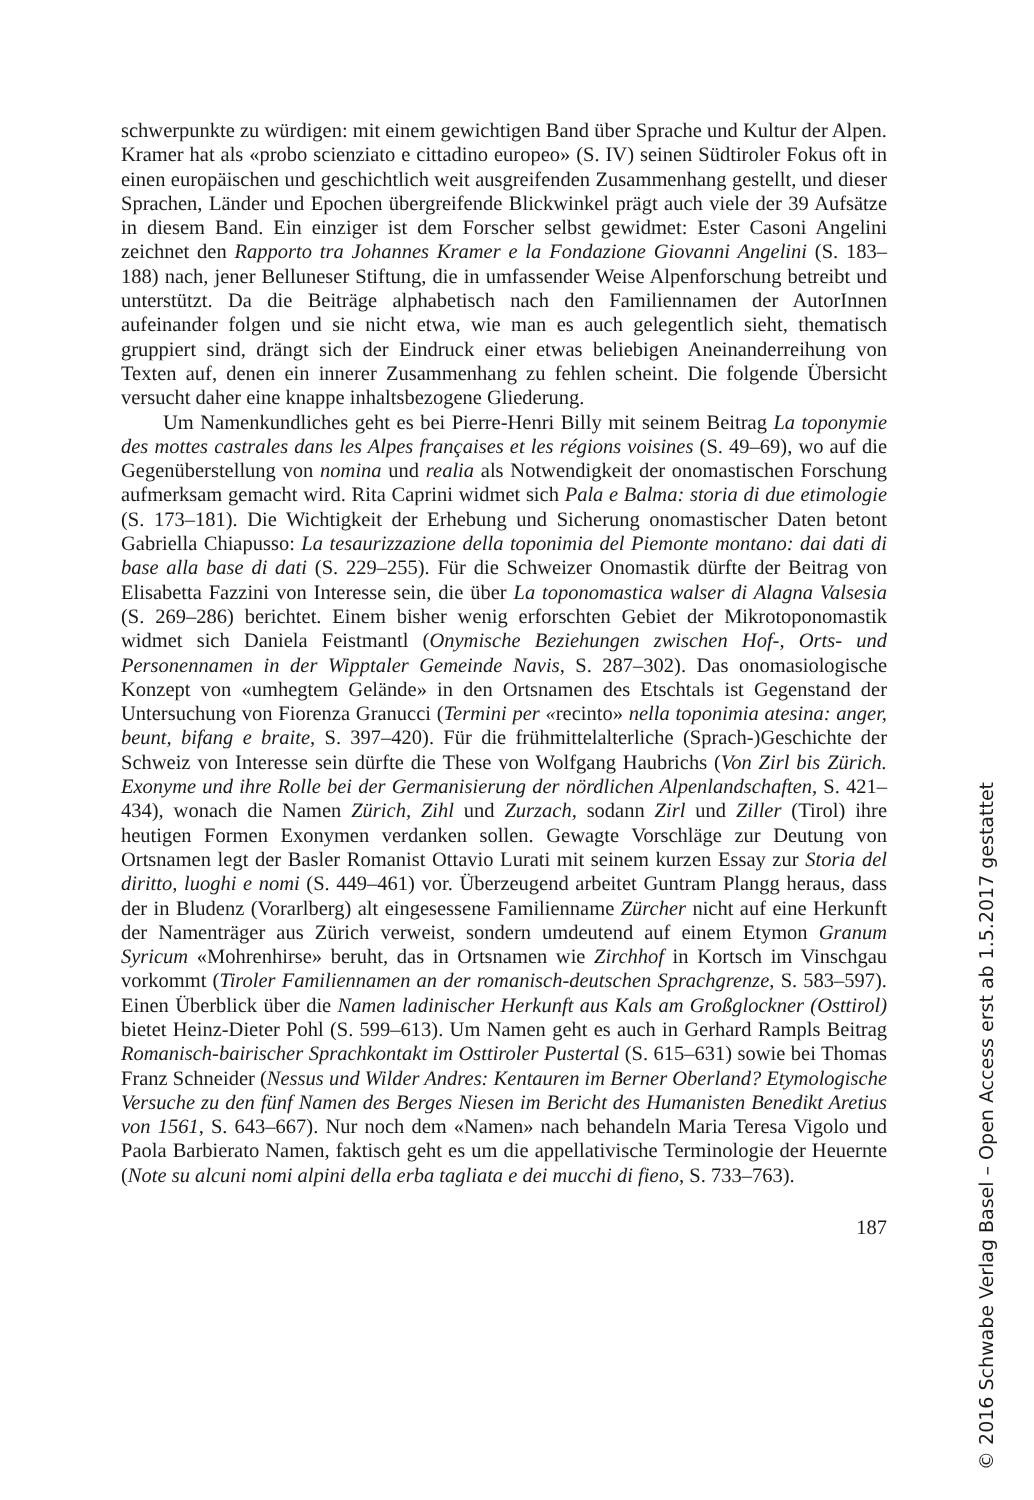schwerpunkte zu würdigen: mit einem gewichtigen Band über Sprache und Kultur der Alpen. Kramer hat als «probo scienziato e cittadino europeo» (S. IV) seinen Südtiroler Fokus oft in einen europäischen und geschichtlich weit ausgreifenden Zusammenhang gestellt, und dieser Sprachen, Länder und Epochen übergreifende Blickwinkel prägt auch viele der 39 Aufsätze in diesem Band. Ein einziger ist dem Forscher selbst gewidmet: Ester Casoni Angelini zeichnet den Rapporto tra Johannes Kramer e la Fondazione Giovanni Angelini (S. 183–188) nach, jener Belluneser Stiftung, die in umfassender Weise Alpenforschung betreibt und unterstützt. Da die Beiträge alphabetisch nach den Familiennamen der AutorInnen aufeinander folgen und sie nicht etwa, wie man es auch gelegentlich sieht, thematisch gruppiert sind, drängt sich der Eindruck einer etwas beliebigen Aneinanderreihung von Texten auf, denen ein innerer Zusammenhang zu fehlen scheint. Die folgende Übersicht versucht daher eine knappe inhaltsbezogene Gliederung.
Um Namenkundliches geht es bei Pierre-Henri Billy mit seinem Beitrag La toponymie des mottes castrales dans les Alpes françaises et les régions voisines (S. 49–69), wo auf die Gegenüberstellung von nomina und realia als Notwendigkeit der onomastischen Forschung aufmerksam gemacht wird. Rita Caprini widmet sich Pala e Balma: storia di due etimologie (S. 173–181). Die Wichtigkeit der Erhebung und Sicherung onomastischer Daten betont Gabriella Chiapusso: La tesaurizzazione della toponimia del Piemonte montano: dai dati di base alla base di dati (S. 229–255). Für die Schweizer Onomastik dürfte der Beitrag von Elisabetta Fazzini von Interesse sein, die über La toponomastica walser di Alagna Valsesia (S. 269–286) berichtet. Einem bisher wenig erforschten Gebiet der Mikrotoponomastik widmet sich Daniela Feistmantl (Onymische Beziehungen zwischen Hof-, Orts- und Personennamen in der Wipptaler Gemeinde Navis, S. 287–302). Das onomasiologische Konzept von «umhegtem Gelände» in den Ortsnamen des Etschtals ist Gegenstand der Untersuchung von Fiorenza Granucci (Termini per «recinto» nella toponimia atesina: anger, beunt, bifang e braite, S. 397–420). Für die frühmittelalterliche (Sprach-)Geschichte der Schweiz von Interesse sein dürfte die These von Wolfgang Haubrichs (Von Zirl bis Zürich. Exonyme und ihre Rolle bei der Germanisierung der nördlichen Alpenlandschaften, S. 421–434), wonach die Namen Zürich, Zihl und Zurzach, sodann Zirl und Ziller (Tirol) ihre heutigen Formen Exonymen verdanken sollen. Gewagte Vorschläge zur Deutung von Ortsnamen legt der Basler Romanist Ottavio Lurati mit seinem kurzen Essay zur Storia del diritto, luoghi e nomi (S. 449–461) vor. Überzeugend arbeitet Guntram Plangg heraus, dass der in Bludenz (Vorarlberg) alt eingesessene Familienname Zürcher nicht auf eine Herkunft der Namenträger aus Zürich verweist, sondern umdeutend auf einem Etymon Granum Syricum «Mohrenhirse» beruht, das in Ortsnamen wie Zirchhof in Kortsch im Vinschgau vorkommt (Tiroler Familiennamen an der romanisch-deutschen Sprachgrenze, S. 583–597). Einen Überblick über die Namen ladinischer Herkunft aus Kals am Großglockner (Osttirol) bietet Heinz-Dieter Pohl (S. 599–613). Um Namen geht es auch in Gerhard Rampls Beitrag Romanisch-bairischer Sprachkontakt im Osttiroler Pustertal (S. 615–631) sowie bei Thomas Franz Schneider (Nessus und Wilder Andres: Kentauren im Berner Oberland? Etymologische Versuche zu den fünf Namen des Berges Niesen im Bericht des Humanisten Benedikt Aretius von 1561, S. 643–667). Nur noch dem «Namen» nach behandeln Maria Teresa Vigolo und Paola Barbierato Namen, faktisch geht es um die appellativische Terminologie der Heuernte (Note su alcuni nomi alpini della erba tagliata e dei mucchi di fieno, S. 733–763).
187
© 2016 Schwabe Verlag Basel – Open Access erst ab 1.5.2017 gestattet